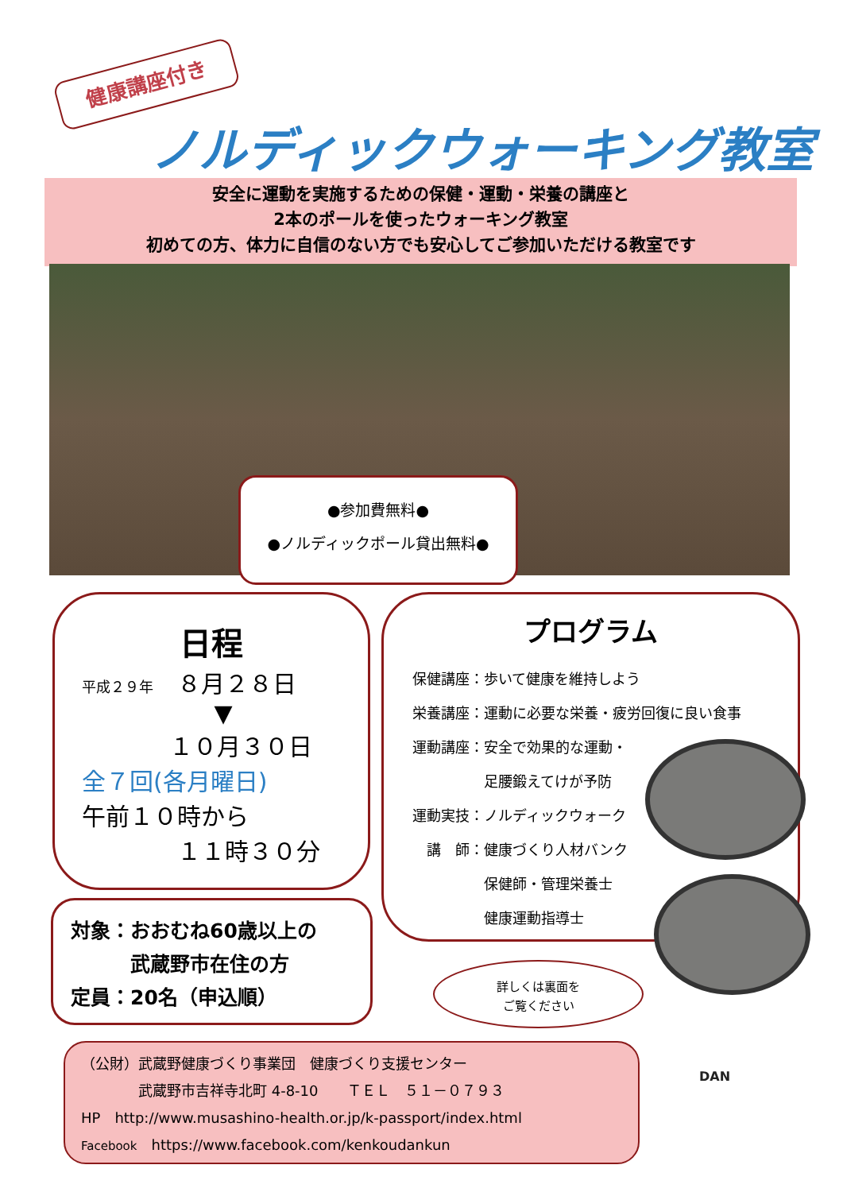健康講座付き
ノルディックウォーキング教室
安全に運動を実施するための保健・運動・栄養の講座と
2本のポールを使ったウォーキング教室
初めての方、体力に自信のない方でも安心してご参加いただける教室です
●参加費無料●
●ノルディックポール貸出無料●
日程
平成２９年　８月２８日
▼
１０月３０日
全７回(各月曜日)
午前１０時から
１１時３０分
プログラム
保健講座：歩いて健康を維持しよう
栄養講座：運動に必要な栄養・疲労回復に良い食事
運動講座：安全で効果的な運動・
　　　　　足腰鍛えてけが予防
運動実技：ノルディックウォーク
　講　師：健康づくり人材バンク
　　　　　保健師・管理栄養士
　　　　　健康運動指導士
対象：おおむね60歳以上の
　　　武蔵野市在住の方
定員：20名（申込順）
詳しくは裏面を
ご覧ください
（公財）武蔵野健康づくり事業団　健康づくり支援センター
　　　　武蔵野市吉祥寺北町 4-8-10　　ＴＥＬ　５１－０７９３
HP　http://www.musashino-health.or.jp/k-passport/index.html
Facebook　https://www.facebook.com/kenkoudankun
DAN